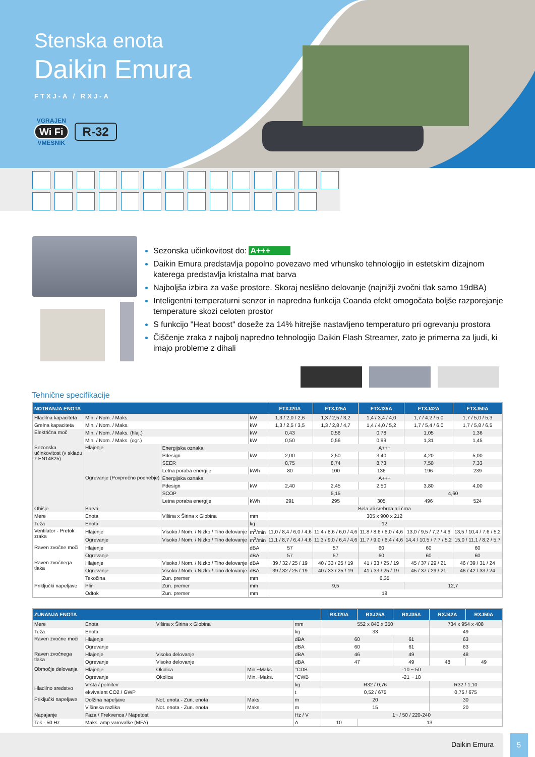Stenska enota
Daikin Emura
FTXJ-A / RXJ-A
VGRAJEN
Wi Fi
VMESNIK
R-32
Sezonska učinkovitost do: A+++
Daikin Emura predstavlja popolno povezavo med vrhunsko tehnologijo in estetskim dizajnom katerega predstavlja kristalna mat barva
Najboljša izbira za vaše prostore. Skoraj neslišno delovanje (najnižji zvočni tlak samo 19dBA)
Inteligentni temperaturni senzor in napredna funkcija Coanda efekt omogočata boljše razporejanje temperature skozi celoten prostor
S funkcijo "Heat boost" doseže za 14% hitrejše nastavljeno temperaturo pri ogrevanju prostora
Čiščenje zraka z najbolj napredno tehnologijo Daikin Flash Streamer, zato je primerna za ljudi, ki imajo probleme z dihali
Tehnične specifikacije
| NOTRANJA ENOTA | | | | FTXJ20A | FTXJ25A | FTXJ35A | FTXJ42A | FTXJ50A |
| --- | --- | --- | --- | --- | --- | --- | --- | --- |
| Hladilna kapaciteta | Min. / Nom. / Maks. | | kW | 1,3 / 2,0 / 2,6 | 1,3 / 2,5 / 3,2 | 1,4 / 3,4 / 4,0 | 1,7 / 4,2 / 5,0 | 1,7 / 5,0 / 5,3 |
| Grelna kapaciteta | Min. / Nom. / Maks. | | kW | 1,3 / 2,5 / 3,5 | 1,3 / 2,8 / 4,7 | 1,4 / 4,0 / 5,2 | 1,7 / 5,4 / 6,0 | 1,7 / 5,8 / 6,5 |
| Električna moč | Min. / Nom. / Maks. (hlaj.) | | kW | 0,43 | 0,56 | 0,78 | 1,05 | 1,36 |
| | Min. / Nom. / Maks. (ogr.) | | kW | 0,50 | 0,56 | 0,99 | 1,31 | 1,45 |
| Sezonska učinkovitost (v skladu z EN14825) | Hlajenje | Energijska oznaka | | A+++ | | | | |
| | | Pdesign | kW | 2,00 | 2,50 | 3,40 | 4,20 | 5,00 |
| | | SEER | | 8,75 | 8,74 | 8,73 | 7,50 | 7,33 |
| | | Letna poraba energije | kWh | 80 | 100 | 136 | 196 | 239 |
| | Ogrevanje (Povprečno podnebje) | Energijska oznaka | | A+++ | | | | |
| | | Pdesign | kW | 2,40 | 2,45 | 2,50 | 3,80 | 4,00 |
| | | SCOP | | 5,15 | | | 4,60 | |
| | | Letna poraba energije | kWh | 291 | 295 | 305 | 496 | 524 |
| Ohišje | Barva | | | Bela ali srebrna ali črna | | | | |
| Mere | Enota | Višina x Širina x Globina | mm | 305 x 900 x 212 | | | | |
| Teža | Enota | | kg | 12 | | | | |
| Ventilator - Pretok zraka | Hlajenje | Visoko / Nom. / Nizko / Tiho delovanje | m<sup>3</sup>/min | 11,0 / 8,4 / 6,0 / 4,6 | 11,4 / 8,6 / 6,0 / 4,6 | 11,8 / 8,6 / 6,0 / 4,6 | 13,0 / 9,5 / 7,2 / 4,6 | 13,5 / 10,4 / 7,6 / 5,2 |
| | Ogrevanje | Visoko / Nom. / Nizko / Tiho delovanje | m<sup>3</sup>/min | 11,1 / 8,7 / 6,4 / 4,6 | 11,3 / 9,0 / 6,4 / 4,6 | 11,7 / 9,0 / 6,4 / 4,6 | 14,4 / 10,5 / 7,7 / 5,2 | 15,0 / 11,1 / 8,2 / 5,7 |
| Raven zvočne moči | Hlajenje | | dBA | 57 | 57 | 60 | 60 | 60 |
| | Ogrevanje | | dBA | 57 | 57 | 60 | 60 | 60 |
| Raven zvočnega tlaka | Hlajenje | Visoko / Nom. / Nizko / Tiho delovanje | dBA | 39 / 32 / 25 / 19 | 40 / 33 / 25 / 19 | 41 / 33 / 25 / 19 | 45 / 37 / 29 / 21 | 46 / 39 / 31 / 24 |
| | Ogrevanje | Visoko / Nom. / Nizko / Tiho delovanje | dBA | 39 / 32 / 25 / 19 | 40 / 33 / 25 / 19 | 41 / 33 / 25 / 19 | 45 / 37 / 29 / 21 | 46 / 42 / 33 / 24 |
| Priključki napeljave | Tekočina | Zun. premer | mm | 6,35 | | | | |
| | Plin | Zun. premer | mm | 9,5 | | | 12,7 | |
| | Odtok | Zun. premer | mm | 18 | | | | |
| ZUNANJA ENOTA | | | | | RXJ20A | RXJ25A | RXJ35A | RXJ42A | RXJ50A |
| --- | --- | --- | --- | --- | --- | --- | --- | --- | --- |
| Mere | Enota | Višina x Širina x Globina | | mm | 552 x 840 x 350 | | | 734 x 954 x 408 | |
| Teža | Enota | | | kg | 33 | | | 49 | |
| Raven zvočne moči | Hlajenje | | | dBA | 60 | | 61 | 63 | |
| | Ogrevanje | | | dBA | 60 | | 61 | 63 | |
| Raven zvočnega tlaka | Hlajenje | Visoko delovanje | | dBA | 46 | | 49 | 48 | |
| | Ogrevanje | Visoko delovanje | | dBA | 47 | | 49 | 48 | 49 |
| Območje delovanja | Hlajenje | Okolica | Min.~Maks. | °CDB | -10 ~ 50 | | | | |
| | Ogrevanje | Okolica | Min.~Maks. | °CWB | -21 ~ 18 | | | | |
| Hladilno sredstvo | Vrsta / polnitev | | | kg | R32 / 0,76 | | | R32 / 1,10 | |
| | ekvivalent CO2 / GWP | | | t | 0,52 / 675 | | | 0,75 / 675 | |
| Priključki napeljave | Dolžina napeljave | Not. enota - Zun. enota | Maks. | m | 20 | | | 30 | |
| | Višinska razlika | Not. enota - Zun. enota | Maks. | m | 15 | | | 20 | |
| Napajanje | Faza / Frekvenca / Napetost | | | Hz / V | 1~ / 50 / 220-240 | | | | |
| Tok - 50 Hz | Maks. amp varovalke (MFA) | | | A | 10 | 13 | | | |
Daikin Emura 5